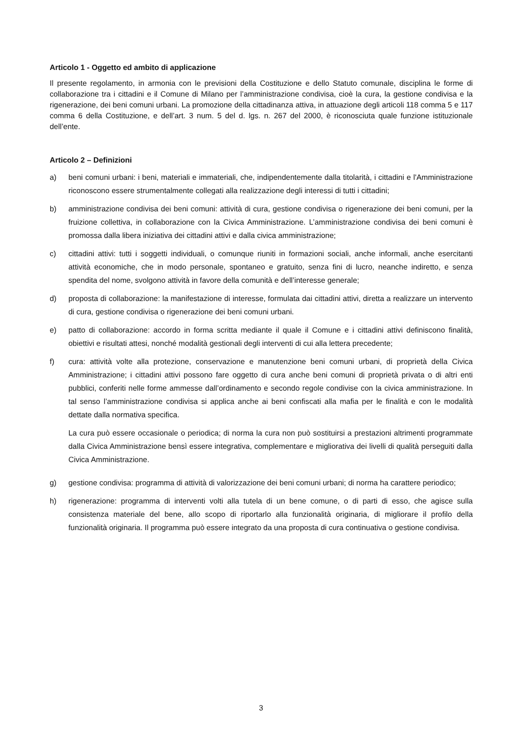Articolo 1 - Oggetto ed ambito di applicazione
Il presente regolamento, in armonia con le previsioni della Costituzione e dello Statuto comunale, disciplina le forme di collaborazione tra i cittadini e il Comune di Milano per l’amministrazione condivisa, cioè la cura, la gestione condivisa e la rigenerazione, dei beni comuni urbani. La promozione della cittadinanza attiva, in attuazione degli articoli 118 comma 5 e 117 comma 6 della Costituzione, e dell’art. 3 num. 5 del d. lgs. n. 267 del 2000, è riconosciuta quale funzione istituzionale dell’ente.
Articolo 2 – Definizioni
a) beni comuni urbani: i beni, materiali e immateriali, che, indipendentemente dalla titolarità, i cittadini e l'Amministrazione riconoscono essere strumentalmente collegati alla realizzazione degli interessi di tutti i cittadini;
b) amministrazione condivisa dei beni comuni: attività di cura, gestione condivisa o rigenerazione dei beni comuni, per la fruizione collettiva, in collaborazione con la Civica Amministrazione. L’amministrazione condivisa dei beni comuni è promossa dalla libera iniziativa dei cittadini attivi e dalla civica amministrazione;
c) cittadini attivi: tutti i soggetti individuali, o comunque riuniti in formazioni sociali, anche informali, anche esercitanti attività economiche, che in modo personale, spontaneo e gratuito, senza fini di lucro, neanche indiretto, e senza spendita del nome, svolgono attività in favore della comunità e dell’interesse generale;
d) proposta di collaborazione: la manifestazione di interesse, formulata dai cittadini attivi, diretta a realizzare un intervento di cura, gestione condivisa o rigenerazione dei beni comuni urbani.
e) patto di collaborazione: accordo in forma scritta mediante il quale il Comune e i cittadini attivi definiscono finalità, obiettivi e risultati attesi, nonché modalità gestionali degli interventi di cui alla lettera precedente;
f)
cura: attività volte alla protezione, conservazione e manutenzione beni comuni urbani, di proprietà della Civica Amministrazione; i cittadini attivi possono fare oggetto di cura anche beni comuni di proprietà privata o di altri enti pubblici, conferiti nelle forme ammesse dall’ordinamento e secondo regole condivise con la civica amministrazione. In tal senso l’amministrazione condivisa si applica anche ai beni confiscati alla mafia per le finalità e con le modalità dettate dalla normativa specifica.
La cura può essere occasionale o periodica; di norma la cura non può sostituirsi a prestazioni altrimenti programmate dalla Civica Amministrazione bensì essere integrativa, complementare e migliorativa dei livelli di qualità perseguiti dalla Civica Amministrazione.
g) gestione condivisa: programma di attività di valorizzazione dei beni comuni urbani; di norma ha carattere periodico;
h) rigenerazione: programma di interventi volti alla tutela di un bene comune, o di parti di esso, che agisce sulla consistenza materiale del bene, allo scopo di riportarlo alla funzionalità originaria, di migliorare il profilo della funzionalità originaria. Il programma può essere integrato da una proposta di cura continuativa o gestione condivisa.
3